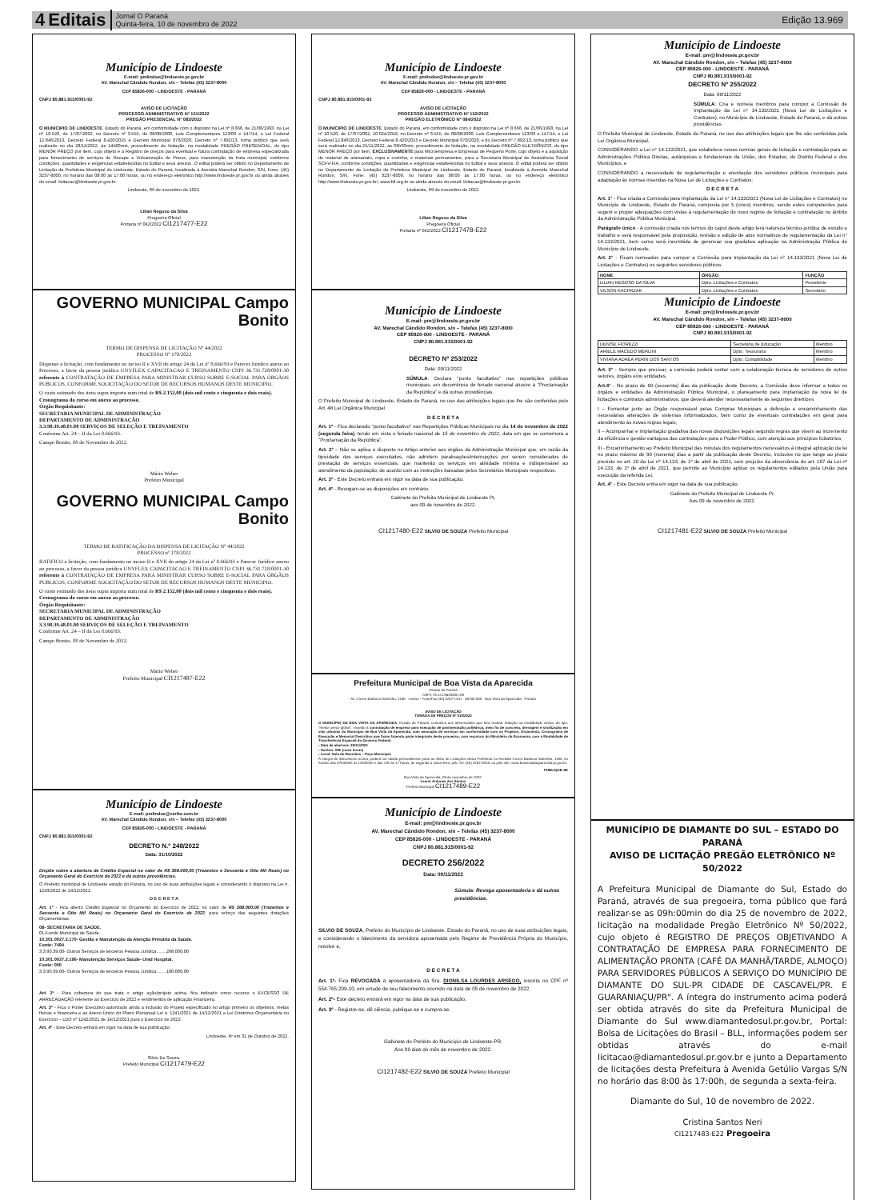4 Editais Jornal O Paraná
Quinta-feira, 10 de novembro de 2022 Edição 13.969
Município de Lindoeste
E-mail: pmlindoe@lindoeste.pr.gov.br
AV. Marechal Cândido Rondon, s/n – Telefax (45) 3237-8000
CEP 85826-000 - LINDOESTE - PARANÁ
CNPJ 80.881.915/0001-92
AVISO DE LICITAÇÃO
PROCESSO ADMINISTRATIVO Nº 151/2022
PREGÃO PRESENCIAL Nº 083/2022
O MUNICIPIO DE LINDOESTE, Estado do Paraná, em conformidade com o disposto na Lei nº 8.666, de 21/06/1993, na Lei nº 10.520, de 17/07/2002, no Decreto nº 3.555, de 08/08/2000, Leis Complementares 123/06 e 147/14, e Lei Federal 12.846/2013, Decreto Federal 8.420/2015 e Decreto Municipal 070/2020, Decreto nº 7.892/13, torna público que será realizado no dia 28/11/2022, ás 14h00min, procedimento de licitação, na modalidade PREGÃO PRESENCIAL, do tipo MENOR PREÇO por item, cujo objeto é a Registro de preços para eventual e futura contratação de empresa especializada para fornecimento de serviços de Recape e Vulcanização de Pneus, para manutenção da frota municipal, conforme condições, quantidades e exigências estabelecidas no Edital e seus anexos. O edital poderá ser obtido no Departamento de Licitação da Prefeitura Municipal de Lindoeste, Estado do Paraná, localizada à Avenida Marechal Rondon, S/N, Fone: (45) 3237-8000, no horário das 08:00 às 17:00 horas, ou no endereço eletrônico http://www.lindoeste.pr.gov.br ou ainda através do email: licitacao@lindoeste.pr.gov.br.
Lindoeste, 09 de novembro de 2022.
Lilian Regoso da Silva
Pregoeira Oficial
Portaria nº 042/2022 CI1217477-E22
GOVERNO MUNICIPAL Campo Bonito
TERMO DE DISPENSA DE LICITAÇÃO Nº 44/2022
PROCESSO Nº 178/2022
Dispenso a licitação, com fundamento no inciso II e XVII do artigo 24 da Lei nº 8.666/93 e Parecer Jurídico anexo ao Processo, a favor da pessoa jurídica UNYFLEX CAPACITACAO E TREINAMENTO CNPJ 36.731.728/0001-30 referente à CONTRATAÇÃO DE EMPRESA PARA MINISTRAR CURSO SOBRE E-SOCIAL PARA ÓRGÃOS PUBLICOS, CONFORME SOLICITAÇÃO DO SETOR DE RECURSOS HUMANOS DESTE MUNICIPIO.
O custo estimado dos itens supra importa num total de R$ 2.152,00 (dois mil cento e cinquenta e dois reais). Cronograma do curso em anexo ao processo.
Órgão Requisitante:
SECRETARIA MUNICIPAL DE ADMINISTRAÇÃO
DEPARTAMENTO DE ADMINISTRAÇÃO
3.3.90.39.48.01.00 SERVIÇOS DE SELEÇÃO E TREINAMENTO
Conforme Art. 24 – II da Lei 8.666/93.
Campo Bonito, 08 de Novembro de 2022.
Mário Weber
Prefeito Municipal
GOVERNO MUNICIPAL Campo Bonito
TERMO DE RATIFICAÇÃO DA DISPENSA DE LICITAÇÃO Nº 44/2022
PROCESSO nº 178/2022
RATIFICO a licitação, com fundamento no inciso II e XVII do artigo 24 da Lei nº 8.666/93 e Parecer Jurídico anexo ao processo, a favor da pessoa jurídica UNYFLEX CAPACITACAO E TREINAMENTO CNPJ 36.731.728/0001-30 referente à CONTRATAÇÃO DE EMPRESA PARA MINISTRAR CURSO SOBRE E-SOCIAL PARA ÓRGÃOS PUBLICOS, CONFORME SOLICITAÇÃO DO SETOR DE RECURSOS HUMANOS DESTE MUNICIPIO.
O custo estimado dos itens supra importa num total de R$ 2.152,00 (dois mil cento e cinquenta e dois reais). Cronograma do curso em anexo ao processo.
Órgão Requisitante:
SECRETARIA MUNICIPAL DE ADMINISTRAÇÃO
DEPARTAMENTO DE ADMINISTRAÇÃO
3.3.90.39.48.01.00 SERVIÇOS DE SELEÇÃO E TREINAMENTO
Conforme Art. 24 – II da Lei 8.666/93.
Campo Bonito, 08 de Novembro de 2022.
Mário Weber
Prefeito Municipal CI1217487-E22
Município de Lindoeste
E-mail: pmlindoe@certto.com.br
AV. Marechal Cândido Rondon, s/n – Telefax (45) 3237-8000
CEP 85826-000 - LINDOESTE - PARANÁ
CNPJ 80.881.915/0001-92
DECRETO N.º 248/2022
Data: 31/10/2022
Dispõe sobre a abertura de Crédito Especial no valor de R$ 368.000,00 (Trezentos e Sessenta e Oito Mil Reais) no Orçamento Geral do Exercício de 2022 e dá outras providências.
O Prefeito municipal de Lindoeste estado do Paraná, no uso de suas atribuições legais e considerando o disposto na Lei n. 1243/2022 de 14/12/2021:
D E C R E T A
Art. 1º - Fica aberto Crédito Especial no Orçamento do Exercício de 2022, no valor de R$ 368.000,00 (Trezentos e Sessenta e Oito Mil Reais) no Orçamento Geral do Exercício de 2022, para reforço das seguintes dotações Orçamentárias:
08- SECRETARIA DE SAÚDE.
01-Fundo Municipal de Saúde.
10.301.0027.2.170- Gestão e Manutenção da Atenção Primária da Saúde.
Fonte: 7494
3.3.90.39.00- Outros Serviços de terceiros Pessoa Jurídica........268.000,00
10.301.0027.2.196- Manutenção Serviços Saúde- Unid Hospital.
Fonte: 000
3.3.90.39.00- Outros Serviços de terceiros Pessoa Jurídica........100.000,00
Art. 2º - Para cobertura do que trata o artigo ação/projeto acima, fica indicado como recurso o EXCESSO DE ARRECADAÇÃO referente ao Exercício de 2022 e rendimentos de aplicação Financeira.
Art. 3º - Fica o Poder Executivo autorizado ainda a inclusão do Projeto especificado no artigo primeiro os objetivos, metas físicas e financeira e ao Anexo Único do Plano Plurianual Lei n. 1241/2021 de 14/12/2021 e Lei Diretrizes Orçamentária no Exercício – LDO nº 1242/2021 de 14/12/2021 para o Exercício de 2022.
Art. 4º - Este Decreto entrará em vigor na data de sua publicação.
Lindoeste, Pr em 31 de Outubro de 2022.
Silvio De Souza.
Prefeito Municipal CI1217479-E22
Município de Lindoeste
E-mail: pmlindoe@lindoeste.pr.gov.br
AV. Marechal Cândido Rondon, s/n – Telefax (45) 3237-8000
CEP 85826-000 - LINDOESTE - PARANÁ
CNPJ 80.881.915/0001-92
AVISO DE LICITAÇÃO
PROCESSO ADMINISTRATIVO Nº 152/2022
PREGÃO ELETRÔNICO Nº 084/2022
O MUNICIPIO DE LINDOESTE, Estado do Paraná, em conformidade com o disposto na Lei nº 8.666, de 21/06/1993, na Lei nº 10.520, de 17/07/2002, 10.024/2019, no Decreto nº 3.555, de 08/08/2000, Leis Complementares 123/06 e 147/14, e Lei Federal 12.846/2013, Decreto Federal 8.420/2015 e Decreto Municipal 070/2020, e do Decreto nº 7.892/13, torna público que será realizado no dia 25/11/2022, às 09h00min, procedimento de licitação, na modalidade PREGÃO ELETRÔNICO, do tipo MENOR PREÇO por item, EXCLUSIVAMENTE para Microempresa e Empresas de Pequeno Porte, cujo objeto é a aquisição de material de artesanato, copa e cozinha, e materiais permanentes, para a Secretaria Municipal de Assistência Social SCFV-FIA, conforme condições, quantidades e exigências estabelecidas no Edital e seus anexos. O edital poderá ser obtido no Departamento de Licitação da Prefeitura Municipal de Lindoeste, Estado do Paraná, localizada à Avenida Marechal Rondon, S/N, Fone: (45) 3237-8000, no horário das 08:00 às 17:00 horas, ou no endereço eletrônico http://www.lindoeste.pr.gov.br/, www.bll.org.br ou ainda através do email: licitacao@lindoeste.pr.gov.br.
Lindoeste, 09 de novembro de 2022.
Lilian Regoso da Silva
Pregoeira Oficial
Portaria nº 042/2022 CI1217478-E22
Município de Lindoeste
E-mail: pm@lindoeste.pr.gov.br
AV. Marechal Cândido Rondon, s/n – Telefax (45) 3237-8000
CEP 85826-000 - LINDOESTE - PARANÁ
CNPJ 80.881.915/0001-92
DECRETO Nº 253/2022
Data: 09/11/2022
SÚMULA: Declara "ponto facultativo" nas repartições públicas municipais, em decorrência do feriado nacional alusivo à "Proclamação da República" e dá outras providências.
O Prefeito Municipal de Lindoeste, Estado do Paraná, no uso das atribuições legais que lhe são conferidas pelo Art. 48 Lei Orgânica Municipal
D E C R E T A
Art. 1º - Fica declarado "ponto facultativo" nas Repartições Públicas Municipais no dia 14 de novembro de 2022 (segunda feira), tendo em vista o feriado nacional de 15 de novembro de 2022, data em que se comemora a "Proclamação da República".
Art. 2º – Não se aplica o disposto no Artigo anterior aos órgãos da Administração Municipal que, em razão da tipicidade dos serviços executados, não admitem paralisações/interrupções por serem considerados de prestação de serviços essenciais, que manterão os serviços em atividade mínima e indispensável ao atendimento da população, de acordo com as instruções baixadas pelos Secretários Municipais respectivos.
Art. 3º - Este Decreto entrará em vigor na data de sua publicação.
Art. 4º - Revogam-se as disposições em contrário.
Gabinete do Prefeito Municipal de Lindoeste Pr,
aos 09 de novembro de 2022.
CI1217480-E22 SILVIO DE SOUZA Prefeito Municipal
Prefeitura Municipal de Boa Vista da Aparecida
Estado do Paraná
CNPJ 78.121.983/0001-09
Av. Cícero Barbosa Sobrinho, 1190 - Centro - Fone/Fax (45) 3287-1331 - 85780-000 - Boa Vista da Aparecida - Paraná
AVISO DE LICITAÇÃO
TOMADA DE PREÇOS Nº 010/2022
O MUNICÍPIO DE BOA VISTA DA APARECIDA, Estado do Paraná, comunica aos interessados que fará realizar licitação na modalidade acima, do tipo: "menor preço global", visando à contratação de empresa para execução de pavimentação poliédrica, meio fio de concreto, drenagem e sinalização em vias urbanas do Município de Boa Vista da Aparecida, com execução de serviços em conformidade com os Projetos, Orçamento, Cronograma de Execução e Memorial Descritivo que ficam fazendo parte integrante deste processo, com recursos do Ministério da Economia, com a Modalidade de Transferência Especial do Governo Federal.
- Data de abertura: 29/11/2022
- Horário: 09h (nove horas)
- Local: Sala de Reuniões – Paço Municipal.
A íntegra do instrumento acima, poderá ser obtida pessoalmente junto ao Setor de Licitações desta Prefeitura na Avenida Cícero Barbosa Sobrinho, 1190, no horário das 07h30min às 11h30min e das 13h às 17 horas, de segunda a sexta-feira, pelo Tel. (45) 3287-8328, ou pelo site: www.boavistadaaparecida.pr.gov.br.
PUBLIQUE-SE
Boa Vista da Aparecida, 08 de novembro de 2022.
Leonir Antunes dos Santos
Prefeito Municipal CI1217489-E22
Município de Lindoeste
E-mail: pm@lindoeste.pr.gov.br
AV. Marechal Cândido Rondon, s/n – Telefax (45) 3237-8000
CEP 85826-000 - LINDOESTE - PARANÁ
CNPJ 80.881.915/0001-92
DECRETO 256/2022
Data: 09/11/2022
Súmula: Revoga aposentadoria e dá outras providências.
SILVIO DE SOUZA, Prefeito do Município de Lindoeste, Estado do Paraná, no uso de suas atribuições legais, e considerando o falecimento da servidora aposentada pelo Regime de Previdência Própria do Município, resolve e,
D E C R E T A
Art. 1º- Fica REVOGADA a aposentadoria da Sra. DIONILSA LOURDES ARSEGO, inscrita no CPF nº 554.765.209-10, em virtude de seu falecimento ocorrido na data de 05 de novembro de 2022.
Art. 2º- Este decreto entrará em vigor na data de sua publicação.
Art. 3º - Registre-se, dê ciência, publique-se e cumpra-se.
Gabinete do Prefeito do Município de Lindoeste-PR.
Aos 09 dias do mês de novembro de 2022.
CI1217482-E22 SILVIO DE SOUZA Prefeito Municipal
Município de Lindoeste
E-mail: pm@lindoeste.pr.gov.br
AV. Marechal Cândido Rondon, s/n – Telefax (45) 3237-8000
CEP 85826-000 - LINDOESTE - PARANÁ
CNPJ 80.881.915/0001-92
DECRETO Nº 255/2022
Data: 09/11/2022
SÚMULA: Cria e nomeia membros para compor a Comissão de Implantação da Lei n° 14.133/2021 (Nova Lei de Licitações e Contratos), no Município de Lindoeste, Estado do Paraná, e dá outras providências
O Prefeito Municipal de Lindoeste, Estado do Paraná, no uso das atribuições legais que lhe são conferidas pela Lei Orgânica Municipal,
CONSIDERANDO a Lei n° 14.133/2021, que estabelece novas normas gerais de licitação e contratação para as Administrações Pública Diretas, autárquicas e fundacionais da União, dos Estados, do Distrito Federal e dos Municípios, e
CONSIDERANDO a necessidade de regulamentação e orientação dos servidores públicos municipais para adaptação às normas inseridas na Nova Lei de Licitações e Contratos;
D E C R E T A
Art. 1° - Fica criada a Comissão para Implantação da Lei n° 14.133/2021 (Nova Lei de Licitações e Contratos) no Município de Lindoeste, Estado do Paraná, composta por 5 (cinco) membros, sendo estes competentes para sugerir e propor adequações com vistas à regulamentação do novo regime de licitação e contratação no âmbito da Administração Pública Municipal.
Parágrafo único - A comissão criada nos termos do caput deste artigo terá natureza técnico-jurídica de estudo e trabalho e será responsável pela proposição, revisão e edição de atos normativos de regulamentação da Lei n° 14.133/2021, bem como será incumbida de gerenciar sua gradativa aplicação na Administração Pública do Município de Lindoeste.
Art. 2° - Ficam nomeados para compor a Comissão para Implantação da Lei n° 14.133/2021 (Nova Lei de Licitações e Contratos) os seguintes servidores públicos:
| NOME | ÓRGÃO | FUNÇÃO |
| --- | --- | --- |
| LILIAN REGOSO DA SILVA | Dpto. Licitações e Contratos | Presidente |
| VILSON KACPRZAK | Dpto. Licitações e Contratos | Secretário |
Município de Lindoeste
E-mail: pm@lindoeste.pr.gov.br
AV. Marechal Cândido Rondon, s/n – Telefax (45) 3237-8000
CEP 85826-000 - LINDOESTE - PARANÁ
CNPJ 80.881.915/0001-92
| DENISE FIOREZZI | Secretaria de Educação | Membro |
| ARIELE MACEDO MERLINI | Dpto. Tesouraria | Membro |
| VIVIANA ADREA PERIN DOS SANTOS | Dpto. Contabilidade | Membro |
Art. 3° - Sempre que precisar, a comissão poderá contar com a colaboração técnica de servidores de outros setores, órgãos e/ou entidades.
Art.4° - No prazo de 60 (sessenta) dias da publicação deste Decreto, a Comissão deve informar a todos os órgãos e entidades da Administração Pública Municipal, o planejamento para implantação da nova lei de licitações e contratos administrativos, que deverá atender necessariamente às seguintes diretrizes:
I – Fomentar junto ao Órgão responsável pelas Compras Municipais a definição e encaminhamento das necessárias alterações de sistemas informatizados, bem como de eventuais contratações em geral para atendimento às novas regras legais;
II – Acompanhar e implantação gradativa das novas disposições legais segundo regras que visem ao incremento da eficiência e gestão vantajosa das contratações para o Poder Público, com atenção aos princípios licitatórios;
III - Encaminhamento ao Prefeito Municipal das minutas dos regulamentos necessários à integral aplicação da lei no prazo máximo de 90 (noventa) dias a partir da publicação deste Decreto, inclusive no que tange ao prazo previsto no art. 20 da Lei nº 14.133, de 1º de abril de 2021, sem prejuízo da observância do art. 187 da Lei nº 14.133, de 1º de abril de 2021, que permite ao Município aplicar os regulamentos editados pela União para execução da referida Lei.
Art. 4° - Este Decreto entra em vigor na data de sua publicação.
Gabinete do Prefeito Municipal de Lindoeste Pr,
Aos 09 de novembro de 2022.
CI1217481-E22 SILVIO DE SOUZA Prefeito Municipal
MUNICÍPIO DE DIAMANTE DO SUL – ESTADO DO PARANÁ
AVISO DE LICITAÇÃO PREGÃO ELETRÔNICO Nº 50/2022
A Prefeitura Municipal de Diamante do Sul, Estado do Paraná, através de sua pregoeira, torna público que fará realizar-se as 09h:00min do dia 25 de novembro de 2022, licitação na modalidade Pregão Eletrônico Nº 50/2022, cujo objeto é REGISTRO DE PREÇOS OBJETIVANDO A CONTRATAÇÃO DE EMPRESA PARA FORNECIMENTO DE ALIMENTAÇÃO PRONTA (CAFÉ DA MANHÃ/TARDE, ALMOÇO) PARA SERVIDORES PÚBLICOS A SERVIÇO DO MUNICÍPIO DE DIAMANTE DO SUL-PR CIDADE DE CASCAVEL/PR. E GUARANIAÇU/PR". A íntegra do instrumento acima poderá ser obtida através do site da Prefeitura Municipal de Diamante do Sul www.diamantedosul.pr.gov.br, Portal: Bolsa de Licitações do Brasil – BLL, informações podem ser obtidas através do e-mail licitacao@diamantedosul.pr.gov.br e junto a Departamento de licitações desta Prefeitura à Avenida Getúlio Vargas S/N no horário das 8:00 às 17:00h, de segunda a sexta-feira.
Diamante do Sul, 10 de novembro de 2022.
Cristina Santos Neri
CI1217483-E22 Pregoeira